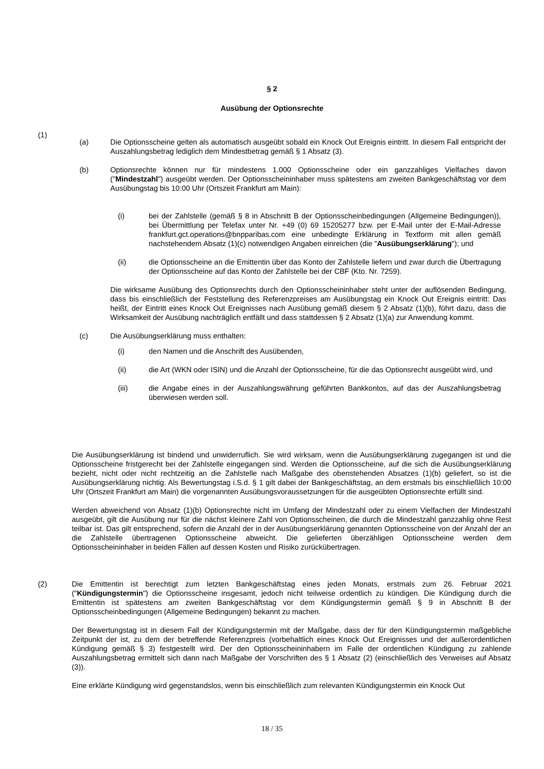§ 2
Ausübung der Optionsrechte
(1)
(a) Die Optionsscheine gelten als automatisch ausgeübt sobald ein Knock Out Ereignis eintritt. In diesem Fall entspricht der Auszahlungsbetrag lediglich dem Mindestbetrag gemäß § 1 Absatz (3).
(b) Optionsrechte können nur für mindestens 1.000 Optionsscheine oder ein ganzzahliges Vielfaches davon ("Mindestzahl") ausgeübt werden. Der Optionsscheininhaber muss spätestens am zweiten Bankgeschäftstag vor dem Ausübungstag bis 10:00 Uhr (Ortszeit Frankfurt am Main):
(i) bei der Zahlstelle (gemäß § 8 in Abschnitt B der Optionsscheinbedingungen (Allgemeine Bedingungen)), bei Übermittlung per Telefax unter Nr. +49 (0) 69 15205277 bzw. per E-Mail unter der E-Mail-Adresse frankfurt.gct.operations@bnpparibas.com eine unbedingte Erklärung in Textform mit allen gemäß nachstehendem Absatz (1)(c) notwendigen Angaben einreichen (die "Ausübungserklärung"); und
(ii) die Optionsscheine an die Emittentin über das Konto der Zahlstelle liefern und zwar durch die Übertragung der Optionsscheine auf das Konto der Zahlstelle bei der CBF (Kto. Nr. 7259).
Die wirksame Ausübung des Optionsrechts durch den Optionsscheininhaber steht unter der auflösenden Bedingung, dass bis einschließlich der Feststellung des Referenzpreises am Ausübungstag ein Knock Out Ereignis eintritt: Das heißt, der Eintritt eines Knock Out Ereignisses nach Ausübung gemäß diesem § 2 Absatz (1)(b), führt dazu, dass die Wirksamkeit der Ausübung nachträglich entfällt und dass stattdessen § 2 Absatz (1)(a) zur Anwendung kommt.
(c) Die Ausübungserklärung muss enthalten:
(i) den Namen und die Anschrift des Ausübenden,
(ii) die Art (WKN oder ISIN) und die Anzahl der Optionsscheine, für die das Optionsrecht ausgeübt wird, und
(iii) die Angabe eines in der Auszahlungswährung geführten Bankkontos, auf das der Auszahlungsbetrag überwiesen werden soll.
Die Ausübungserklärung ist bindend und unwiderruflich. Sie wird wirksam, wenn die Ausübungserklärung zugegangen ist und die Optionsscheine fristgerecht bei der Zahlstelle eingegangen sind. Werden die Optionsscheine, auf die sich die Ausübungserklärung bezieht, nicht oder nicht rechtzeitig an die Zahlstelle nach Maßgabe des obenstehenden Absatzes (1)(b) geliefert, so ist die Ausübungserklärung nichtig. Als Bewertungstag i.S.d. § 1 gilt dabei der Bankgeschäftstag, an dem erstmals bis einschließlich 10:00 Uhr (Ortszeit Frankfurt am Main) die vorgenannten Ausübungsvoraussetzungen für die ausgeübten Optionsrechte erfüllt sind.
Werden abweichend von Absatz (1)(b) Optionsrechte nicht im Umfang der Mindestzahl oder zu einem Vielfachen der Mindestzahl ausgeübt, gilt die Ausübung nur für die nächst kleinere Zahl von Optionsscheinen, die durch die Mindestzahl ganzzahlig ohne Rest teilbar ist. Das gilt entsprechend, sofern die Anzahl der in der Ausübungserklärung genannten Optionsscheine von der Anzahl der an die Zahlstelle übertragenen Optionsscheine abweicht. Die gelieferten überzähligen Optionsscheine werden dem Optionsscheininhaber in beiden Fällen auf dessen Kosten und Risiko zurückübertragen.
(2) Die Emittentin ist berechtigt zum letzten Bankgeschäftstag eines jeden Monats, erstmals zum 26. Februar 2021 ("Kündigungstermin") die Optionsscheine insgesamt, jedoch nicht teilweise ordentlich zu kündigen. Die Kündigung durch die Emittentin ist spätestens am zweiten Bankgeschäftstag vor dem Kündigungstermin gemäß § 9 in Abschnitt B der Optionsscheinbedingungen (Allgemeine Bedingungen) bekannt zu machen.
Der Bewertungstag ist in diesem Fall der Kündigungstermin mit der Maßgabe, dass der für den Kündigungstermin maßgebliche Zeitpunkt der ist, zu dem der betreffende Referenzpreis (vorbehaltlich eines Knock Out Ereignisses und der außerordentlichen Kündigung gemäß § 3) festgestellt wird. Der den Optionsscheininhabern im Falle der ordentlichen Kündigung zu zahlende Auszahlungsbetrag ermittelt sich dann nach Maßgabe der Vorschriften des § 1 Absatz (2) (einschließlich des Verweises auf Absatz (3)).
Eine erklärte Kündigung wird gegenstandslos, wenn bis einschließlich zum relevanten Kündigungstermin ein Knock Out
18 / 35